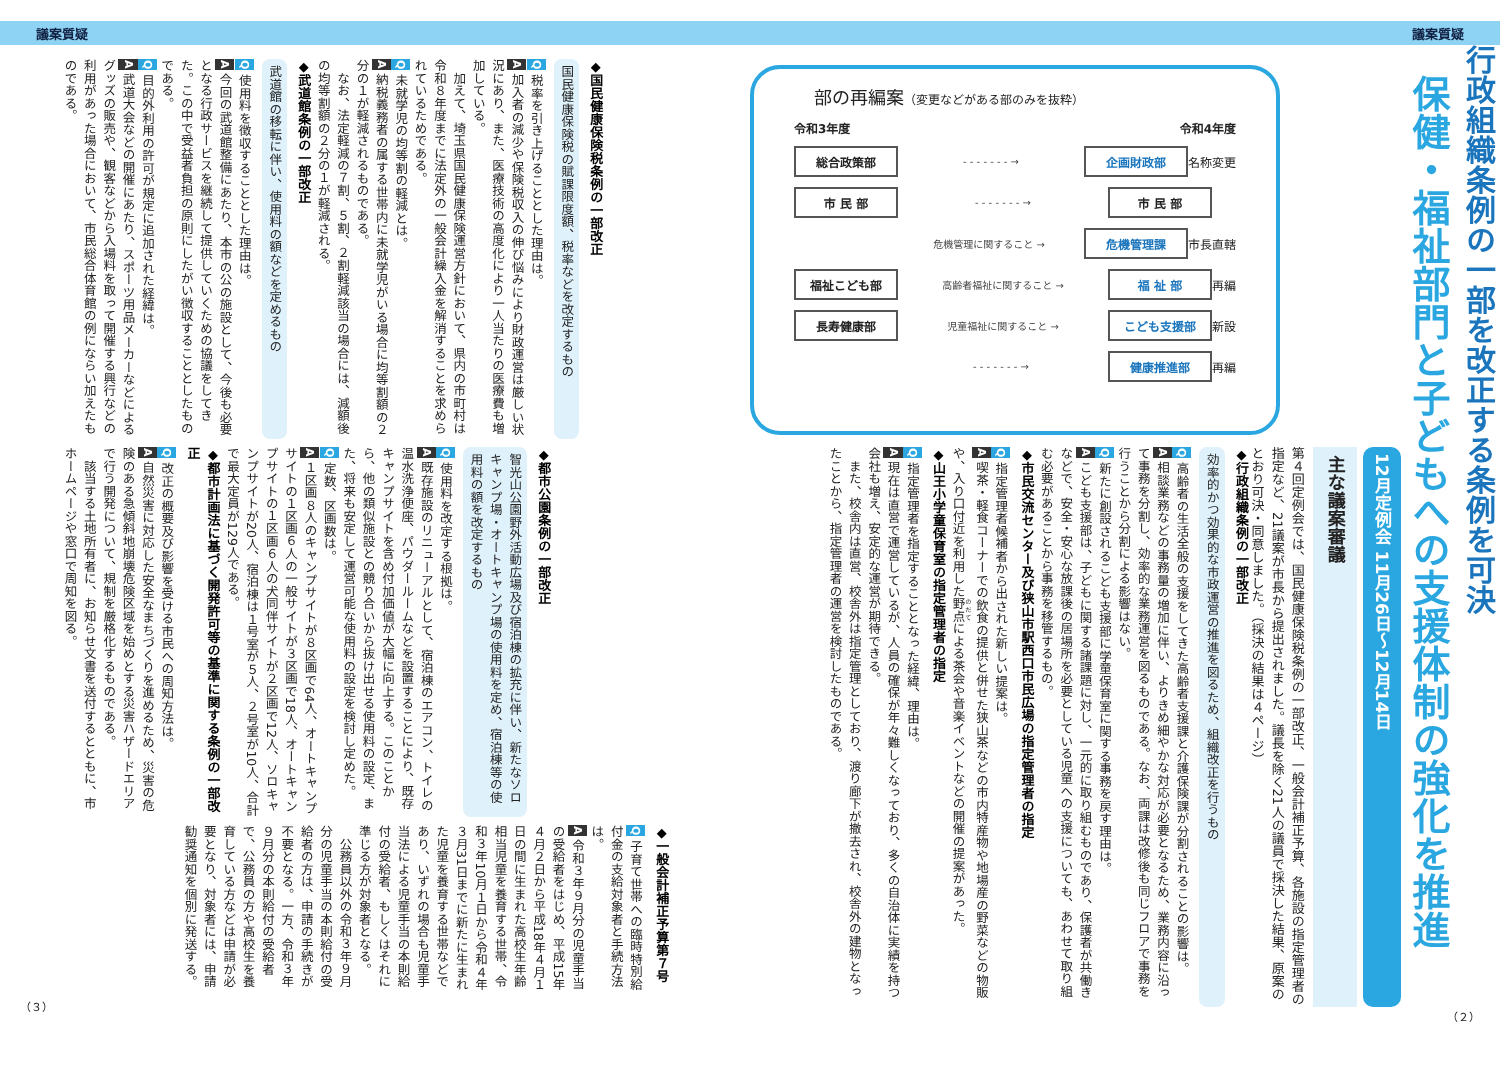議案質疑 議案質疑
行政組織条例の一部を改正する条例を可決
保健・福祉部門と子どもへの支援体制の強化を推進
部の再編案（変更などがある部のみを抜粋）
令和3年度 令和4年度
総合政策部 - - - - - - - → 企画財政部 名称変更
市 民 部 - - - - - - - → 市 民 部 　　
危機管理に関すること → 危機管理課 市長直轄
福祉こども部 高齢者福祉に関すること → 福 祉 部 再編
長寿健康部 児童福祉に関すること → こども支援部 新設
- - - - - - - → 健康推進部 再編
12月定例会 11月26日～12月14日
主な議案審議
第４回定例会では、国民健康保険税条例の一部改正、一般会計補正予算、各施設の指定管理者の指定など、21議案が市長から提出されました。議長を除く21人の議員で採決した結果、原案のとおり可決・同意しました。（採決の結果は４ページ）
◆行政組織条例の一部改正
効率的かつ効果的な市政運営の推進を図るため、組織改正を行うもの
Q 高齢者の生活全般の支援をしてきた高齢者支援課と介護保険課が分割されることの影響は。
A 相談業務などの事務量の増加に伴い、よりきめ細やかな対応が必要となるため、業務内容に沿って事務を分割し、効率的な業務運営を図るものである。なお、両課は改修後も同じフロアで事務を行うことから分割による影響はない。
Q 新たに創設されるこども支援部に学童保育室に関する事務を戻す理由は。
A こども支援部は、子どもに関する諸課題に対し、一元的に取り組むものであり、保護者が共働きなどで、安全・安心な放課後の居場所を必要としている児童への支援についても、あわせて取り組む必要があることから事務を移管するもの。
◆市民交流センター及び狭山市駅西口市民広場の指定管理者の指定
Q 指定管理者候補者から出された新しい提案は。
A 喫茶・軽食コーナーでの飲食の提供と併せた狭山茶などの市内特産物や地場産の野菜などの物販や、入り口付近を利用した野点による茶会や音楽イベントなどの開催の提案があった。
◆山王小学童保育室の指定管理者の指定
Q 指定管理者を指定することとなった経緯、理由は。
A 現在は直営で運営しているが、人員の確保が年々難しくなっており、多くの自治体に実績を持つ会社も増え、安定的な運営が期待できる。
　また、校舎内は直営、校舎外は指定管理としており、渡り廊下が撤去され、校舎外の建物となったことから、指定管理者の運営を検討したものである。
（２）
◆国民健康保険税条例の一部改正
国民健康保険税の賦課限度額、税率などを改定するもの
Q 税率を引き上げることとした理由は。
A 加入者の減少や保険税収入の伸び悩みにより財政運営は厳しい状況にあり、また、医療技術の高度化により一人当たりの医療費も増加している。
　加えて、埼玉県国民健康保険運営方針において、県内の市町村は令和８年度までに法定外の一般会計繰入金を解消することを求められているためである。
Q 未就学児の均等割の軽減とは。
A 納税義務者の属する世帯内に未就学児がいる場合に均等割額の２分の１が軽減されるものである。
　なお、法定軽減の７割、５割、２割軽減該当の場合には、減額後の均等割額の２分の１が軽減される。
◆武道館条例の一部改正
武道館の移転に伴い、使用料の額などを定めるもの
Q 使用料を徴収することとした理由は。
A 今回の武道館整備にあたり、本市の公の施設として、今後も必要となる行政サービスを継続して提供していくための協議をしてきた。この中で受益者負担の原則にしたがい徴収することとしたものである。
Q 目的外利用の許可が規定に追加された経緯は。
A 武道大会などの開催にあたり、スポーツ用品メーカーなどによるグッズの販売や、観客などから入場料を取って開催する興行などの利用があった場合において、市民総合体育館の例にならい加えたものである。
◆都市公園条例の一部改正
智光山公園野外活動広場及び宿泊棟の拡充に伴い、新たなソロキャンプ場・オートキャンプ場の使用料を定め、宿泊棟等の使用料の額を改定するもの
Q 使用料を改定する根拠は。
A 既存施設のリニューアルとして、宿泊棟のエアコン、トイレの温水洗浄便座、パウダールームなどを設置することにより、既存キャンプサイトを含め付加価値が大幅に向上する。このことから、他の類似施設との競り合いから抜け出せる使用料の設定、また、将来も安定して運営可能な使用料の設定を検討し定めた。
Q 定数、区画数は。
A １区画８人のキャンプサイトが８区画で64人、オートキャンプサイトの１区画６人の一般サイトが３区画で18人、オートキャンプサイトの１区画６人の犬同伴サイトが２区画で12人、ソロキャンプサイトが20人、宿泊棟は１号室が５人、２号室が10人、合計で最大定員が129人である。
◆都市計画法に基づく開発許可等の基準に関する条例の一部改正
Q 改正の概要及び影響を受ける市民への周知方法は。
A 自然災害に対応した安全なまちづくりを進めるため、災害の危険のある急傾斜地崩壊危険区域を始めとする災害ハザードエリアで行う開発について、規制を厳格化するものである。
　該当する土地所有者に、お知らせ文書を送付するとともに、市ホームページや窓口で周知を図る。
◆一般会計補正予算第７号
Q 子育て世帯への臨時特別給付金の支給対象者と手続方法は。
A 令和３年９月分の児童手当の受給者をはじめ、平成15年４月２日から平成18年４月１日の間に生まれた高校生年齢相当児童を養育する世帯、令和３年10月１日から令和４年３月31日までに新たに生まれた児童を養育する世帯などであり、いずれの場合も児童手当法による児童手当の本則給付の受給者、もしくはそれに準じる方が対象者となる。
　公務員以外の令和３年９月分の児童手当の本則給付の受給者の方は、申請の手続きが不要となる。一方、令和３年９月分の本則給付の受給者で、公務員の方や高校生を養育している方などは申請が必要となり、対象者には、申請勧奨通知を個別に発送する。
（３）